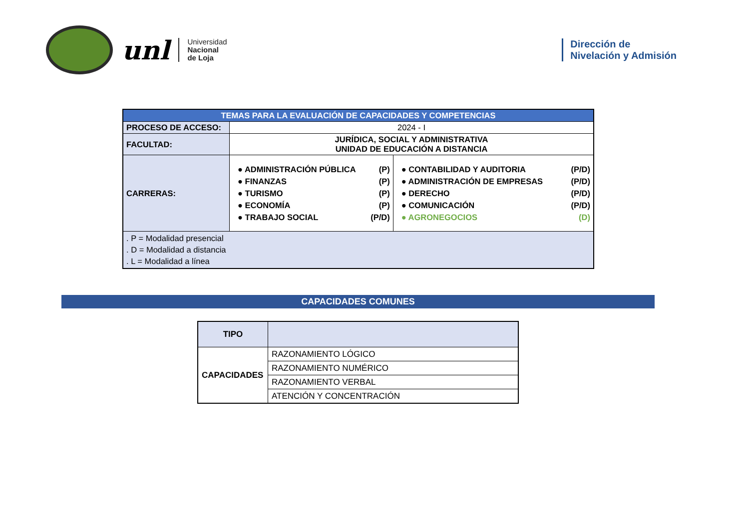unl
Universidad
Nacional
de Loja
Dirección de
Nivelación y Admisión
| TEMAS PARA LA EVALUACIÓN DE CAPACIDADES Y COMPETENCIAS | | |
| PROCESO DE ACCESO: | 2024 - I | |
| FACULTAD: | JURÍDICA, SOCIAL Y ADMINISTRATIVA UNIDAD DE EDUCACIÓN A DISTANCIA | |
| CARRERAS: | ● ADMINISTRACIÓN PÚBLICA (P) ● FINANZAS (P) ● TURISMO (P) ● ECONOMÍA (P) ● TRABAJO SOCIAL (P/D) | ● CONTABILIDAD Y AUDITORIA (P/D) ● ADMINISTRACIÓN DE EMPRESAS (P/D) ● DERECHO (P/D) ● COMUNICACIÓN (P/D) ● AGRONEGOCIOS (D) |
| . P = Modalidad presencial . D = Modalidad a distancia . L = Modalidad a línea | | |
CAPACIDADES COMUNES
| TIPO | |
| --- | --- |
| CAPACIDADES | RAZONAMIENTO LÓGICO |
| | RAZONAMIENTO NUMÉRICO |
| | RAZONAMIENTO VERBAL |
| | ATENCIÓN Y CONCENTRACIÓN |